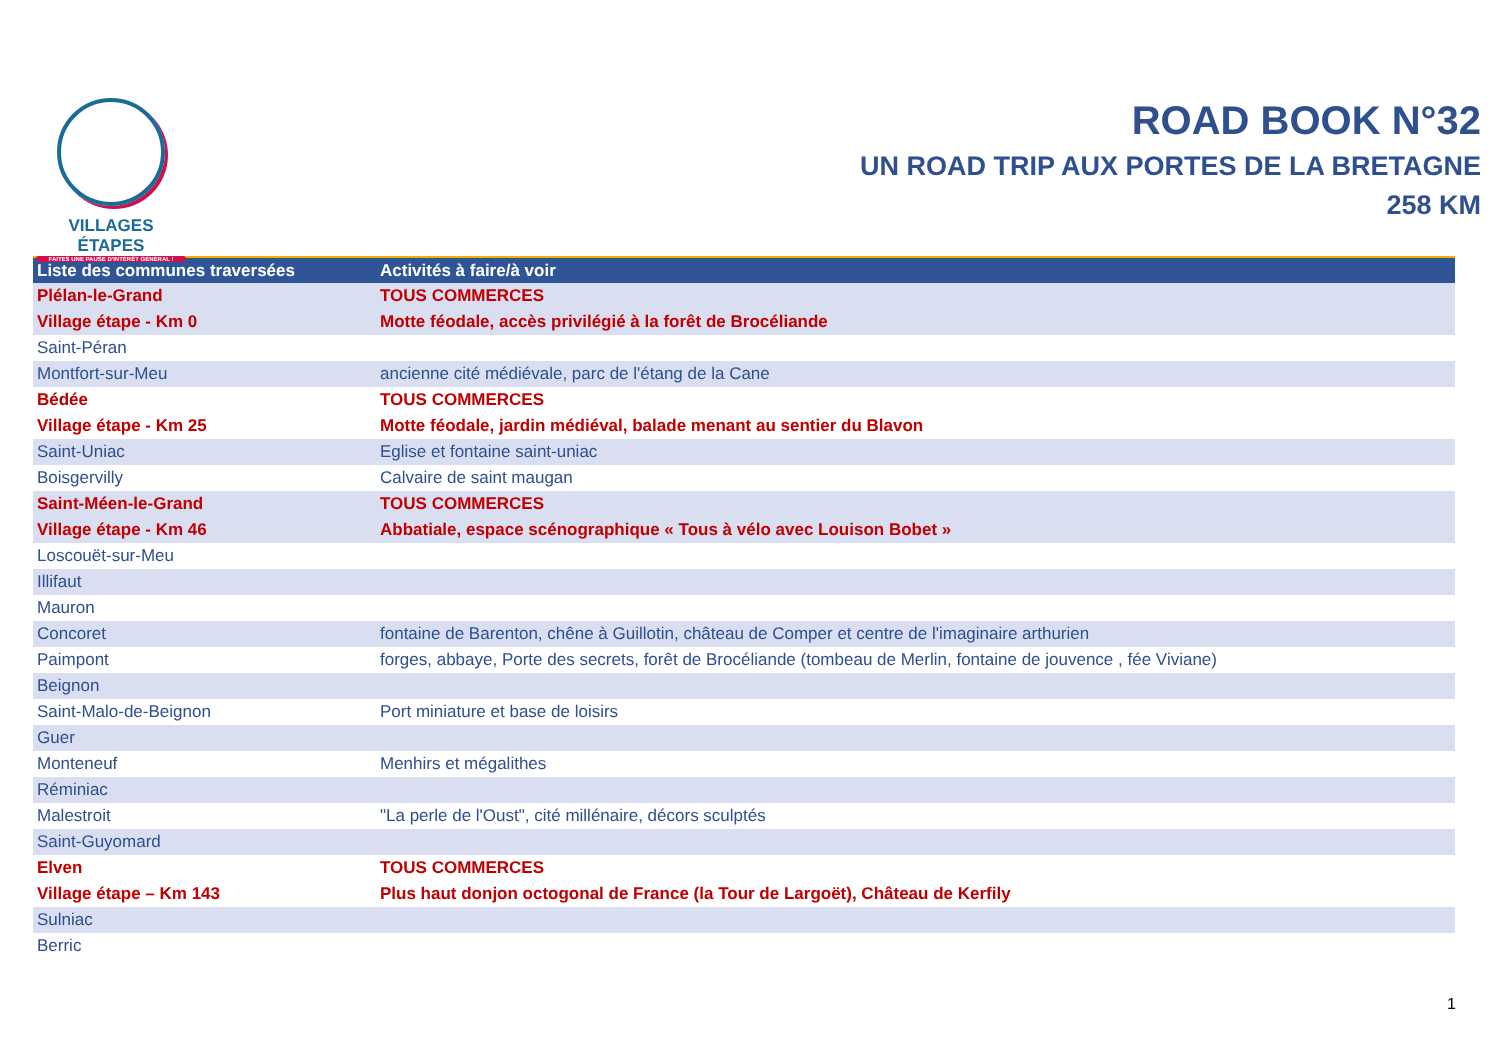VILLAGES ÉTAPES
FAITES UNE PAUSE D'INTÉRÊT GÉNÉRAL !
ROAD BOOK N°32
UN ROAD TRIP AUX PORTES DE LA BRETAGNE
258 KM
| Liste des communes traversées | Activités à faire/à voir |
| --- | --- |
| Plélan-le-Grand | TOUS COMMERCES |
| Village étape - Km 0 | Motte féodale, accès privilégié à la forêt de Brocéliande |
| Saint-Péran | |
| Montfort-sur-Meu | ancienne cité médiévale, parc de l'étang de la Cane |
| Bédée | TOUS COMMERCES |
| Village étape - Km 25 | Motte féodale, jardin médiéval, balade menant au sentier du Blavon |
| Saint-Uniac | Eglise et fontaine saint-uniac |
| Boisgervilly | Calvaire de saint maugan |
| Saint-Méen-le-Grand | TOUS COMMERCES |
| Village étape - Km 46 | Abbatiale, espace scénographique « Tous à vélo avec Louison Bobet » |
| Loscouët-sur-Meu | |
| Illifaut | |
| Mauron | |
| Concoret | fontaine de Barenton, chêne à Guillotin, château de Comper et centre de l'imaginaire arthurien |
| Paimpont | forges, abbaye, Porte des secrets, forêt de Brocéliande (tombeau de Merlin, fontaine de jouvence , fée Viviane) |
| Beignon | |
| Saint-Malo-de-Beignon | Port miniature et base de loisirs |
| Guer | |
| Monteneuf | Menhirs et mégalithes |
| Réminiac | |
| Malestroit | "La perle de l'Oust", cité millénaire, décors sculptés |
| Saint-Guyomard | |
| Elven | TOUS COMMERCES |
| Village étape – Km 143 | Plus haut donjon octogonal de France (la Tour de Largoët), Château de Kerfily |
| Sulniac | |
| Berric | |
1